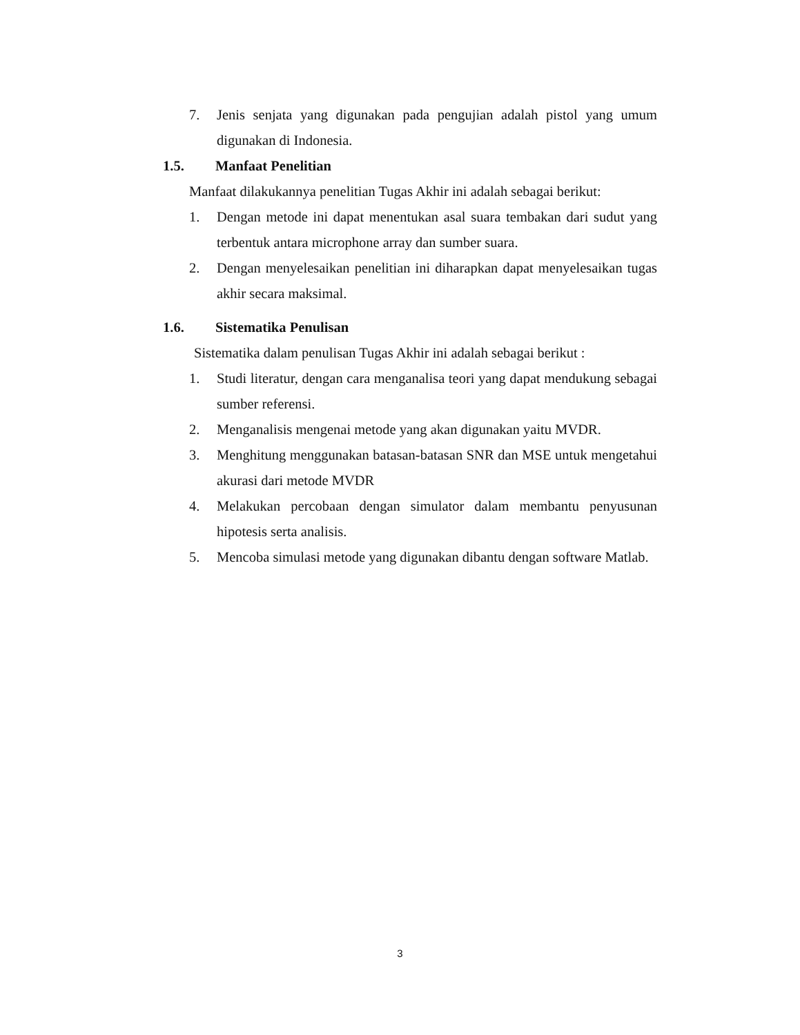7. Jenis senjata yang digunakan pada pengujian adalah pistol yang umum digunakan di Indonesia.
1.5. Manfaat Penelitian
Manfaat dilakukannya penelitian Tugas Akhir ini adalah sebagai berikut:
1. Dengan metode ini dapat menentukan asal suara tembakan dari sudut yang terbentuk antara microphone array dan sumber suara.
2. Dengan menyelesaikan penelitian ini diharapkan dapat menyelesaikan tugas akhir secara maksimal.
1.6. Sistematika Penulisan
Sistematika dalam penulisan Tugas Akhir ini adalah sebagai berikut :
1. Studi literatur, dengan cara menganalisa teori yang dapat mendukung sebagai sumber referensi.
2. Menganalisis mengenai metode yang akan digunakan yaitu MVDR.
3. Menghitung menggunakan batasan-batasan SNR dan MSE untuk mengetahui akurasi dari metode MVDR
4. Melakukan percobaan dengan simulator dalam membantu penyusunan hipotesis serta analisis.
5. Mencoba simulasi metode yang digunakan dibantu dengan software Matlab.
3